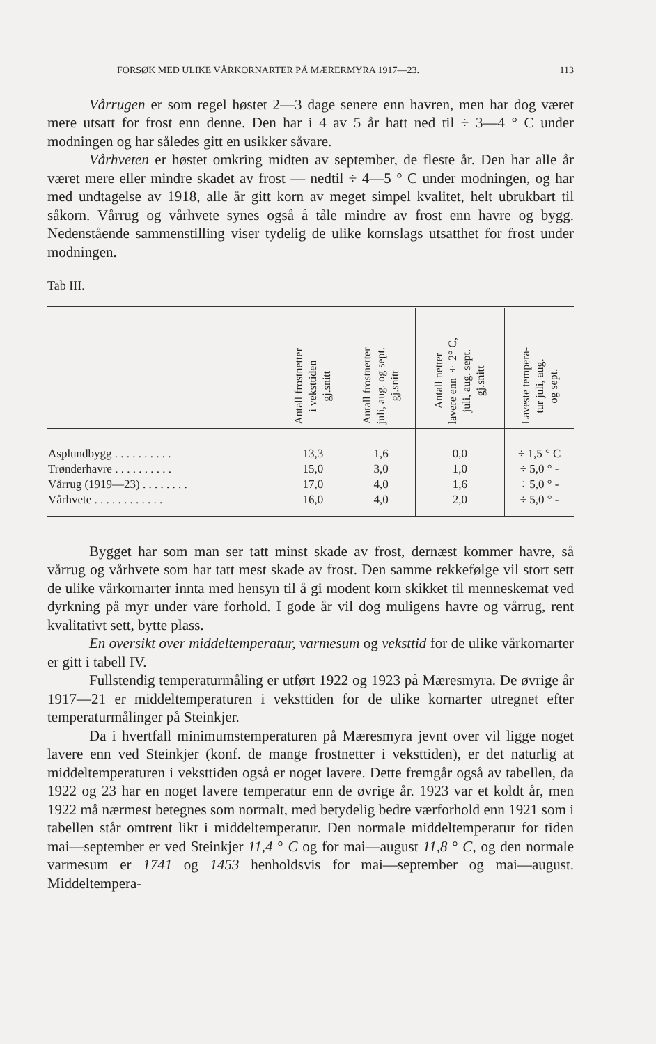FORSØK MED ULIKE VÅRKORNARTER PÅ MÆRERMYRA 1917—23. 113
Vårrugen er som regel høstet 2—3 dage senere enn havren, men har dog været mere utsatt for frost enn denne. Den har i 4 av 5 år hatt ned til ÷ 3—4 ° C under modningen og har således gitt en usikker såvare.
Vårhveten er høstet omkring midten av september, de fleste år. Den har alle år været mere eller mindre skadet av frost — nedtil ÷ 4—5 ° C under modningen, og har med undtagelse av 1918, alle år gitt korn av meget simpel kvalitet, helt ubrukbart til såkorn. Vårrug og vårhvete synes også å tåle mindre av frost enn havre og bygg. Nedenstående sammenstilling viser tydelig de ulike kornslags utsatthet for frost under modningen.
Tab III.
| | Antall frostnetter i veksttiden gj.snitt | Antall frostnetter juli, aug. og sept. gj.snitt | Antall netter lavere enn ÷ 2° C, juli, aug. sept. gj.snitt | Laveste tempera- tur juli, aug. og sept. |
| --- | --- | --- | --- | --- |
| Asplundbygg . . . . . . . . . . | 13,3 | 1,6 | 0,0 | ÷ 1,5 ° C |
| Trønderhavre . . . . . . . . . . | 15,0 | 3,0 | 1,0 | ÷ 5,0 ° - |
| Vårrug (1919—23) . . . . . . . . | 17,0 | 4,0 | 1,6 | ÷ 5,0 ° - |
| Vårhvete . . . . . . . . . . . . | 16,0 | 4,0 | 2,0 | ÷ 5,0 ° - |
Bygget har som man ser tatt minst skade av frost, dernæst kommer havre, så vårrug og vårhvete som har tatt mest skade av frost. Den samme rekkefølge vil stort sett de ulike vårkornarter innta med hensyn til å gi modent korn skikket til menneskemat ved dyrkning på myr under våre forhold. I gode år vil dog muligens havre og vårrug, rent kvalitativt sett, bytte plass.
En oversikt over middeltemperatur, varmesum og veksttid for de ulike vårkornarter er gitt i tabell IV.
Fullstendig temperaturmåling er utført 1922 og 1923 på Mæresmyra. De øvrige år 1917—21 er middeltemperaturen i veksttiden for de ulike kornarter utregnet efter temperaturmålinger på Steinkjer.
Da i hvertfall minimumstemperaturen på Mæresmyra jevnt over vil ligge noget lavere enn ved Steinkjer (konf. de mange frostnetter i veksttiden), er det naturlig at middeltemperaturen i veksttiden også er noget lavere. Dette fremgår også av tabellen, da 1922 og 23 har en noget lavere temperatur enn de øvrige år. 1923 var et koldt år, men 1922 må nærmest betegnes som normalt, med betydelig bedre værforhold enn 1921 som i tabellen står omtrent likt i middeltemperatur. Den normale middeltemperatur for tiden mai—september er ved Steinkjer 11,4 ° C og for mai—august 11,8 ° C, og den normale varmesum er 1741 og 1453 henholdsvis for mai—september og mai—august. Middeltempera-